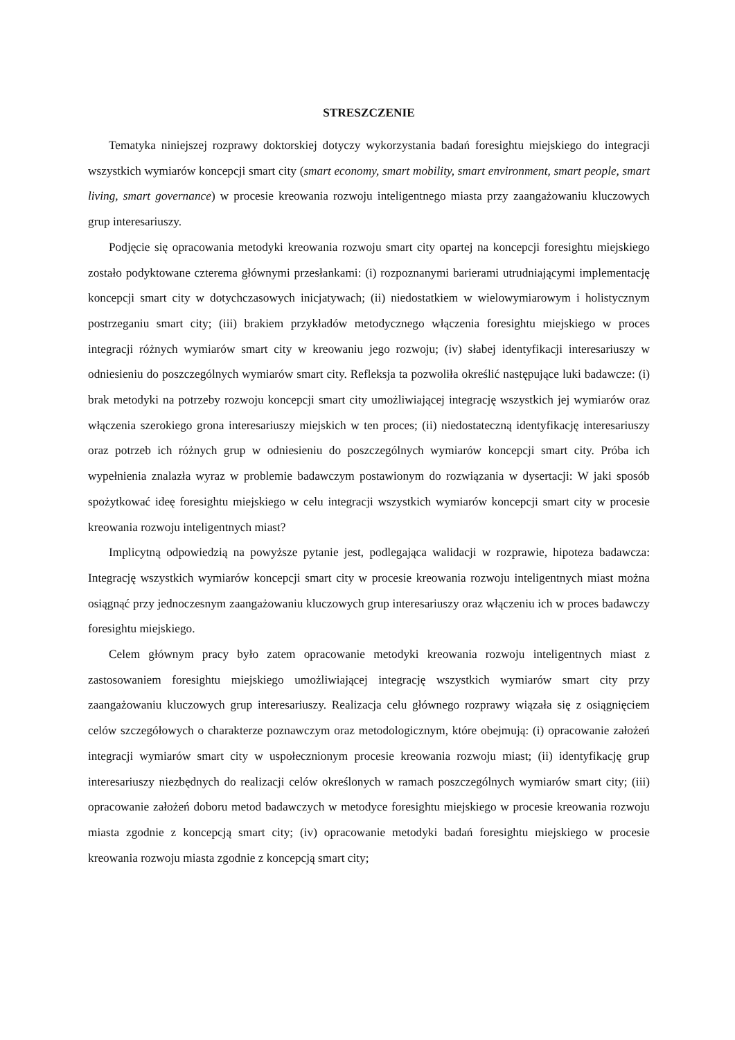STRESZCZENIE
Tematyka niniejszej rozprawy doktorskiej dotyczy wykorzystania badań foresightu miejskiego do integracji wszystkich wymiarów koncepcji smart city (smart economy, smart mobility, smart environment, smart people, smart living, smart governance) w procesie kreowania rozwoju inteligentnego miasta przy zaangażowaniu kluczowych grup interesariuszy.
Podjęcie się opracowania metodyki kreowania rozwoju smart city opartej na koncepcji foresightu miejskiego zostało podyktowane czterema głównymi przesłankami: (i) rozpoznanymi barierami utrudniającymi implementację koncepcji smart city w dotychczasowych inicjatywach; (ii) niedostatkiem w wielowymiarowym i holistycznym postrzeganiu smart city; (iii) brakiem przykładów metodycznego włączenia foresightu miejskiego w proces integracji różnych wymiarów smart city w kreowaniu jego rozwoju; (iv) słabej identyfikacji interesariuszy w odniesieniu do poszczególnych wymiarów smart city. Refleksja ta pozwoliła określić następujące luki badawcze: (i) brak metodyki na potrzeby rozwoju koncepcji smart city umożliwiającej integrację wszystkich jej wymiarów oraz włączenia szerokiego grona interesariuszy miejskich w ten proces; (ii) niedostateczną identyfikację interesariuszy oraz potrzeb ich różnych grup w odniesieniu do poszczególnych wymiarów koncepcji smart city. Próba ich wypełnienia znalazła wyraz w problemie badawczym postawionym do rozwiązania w dysertacji: W jaki sposób spożytkować ideę foresightu miejskiego w celu integracji wszystkich wymiarów koncepcji smart city w procesie kreowania rozwoju inteligentnych miast?
Implicytną odpowiedzią na powyższe pytanie jest, podlegająca walidacji w rozprawie, hipoteza badawcza: Integrację wszystkich wymiarów koncepcji smart city w procesie kreowania rozwoju inteligentnych miast można osiągnąć przy jednoczesnym zaangażowaniu kluczowych grup interesariuszy oraz włączeniu ich w proces badawczy foresightu miejskiego.
Celem głównym pracy było zatem opracowanie metodyki kreowania rozwoju inteligentnych miast z zastosowaniem foresightu miejskiego umożliwiającej integrację wszystkich wymiarów smart city przy zaangażowaniu kluczowych grup interesariuszy. Realizacja celu głównego rozprawy wiązała się z osiągnięciem celów szczegółowych o charakterze poznawczym oraz metodologicznym, które obejmują: (i) opracowanie założeń integracji wymiarów smart city w uspołecznionym procesie kreowania rozwoju miast; (ii) identyfikację grup interesariuszy niezbędnych do realizacji celów określonych w ramach poszczególnych wymiarów smart city; (iii) opracowanie założeń doboru metod badawczych w metodyce foresightu miejskiego w procesie kreowania rozwoju miasta zgodnie z koncepcją smart city; (iv) opracowanie metodyki badań foresightu miejskiego w procesie kreowania rozwoju miasta zgodnie z koncepcją smart city;